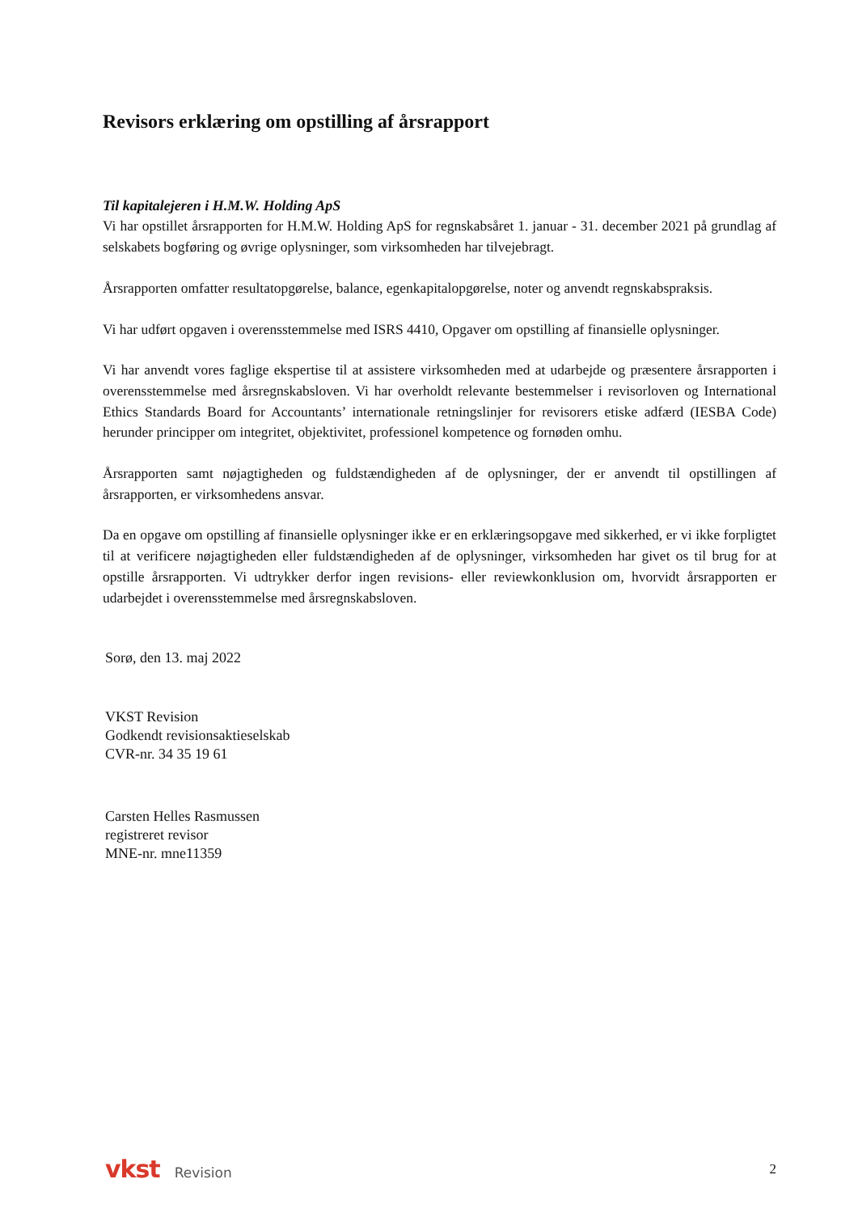Revisors erklæring om opstilling af årsrapport
Til kapitalejeren i H.M.W. Holding ApS
Vi har opstillet årsrapporten for H.M.W. Holding ApS for regnskabsåret 1. januar - 31. december 2021 på grundlag af selskabets bogføring og øvrige oplysninger, som virksomheden har tilvejebragt.
Årsrapporten omfatter resultatopgørelse, balance, egenkapitalopgørelse, noter og anvendt regnskabspraksis.
Vi har udført opgaven i overensstemmelse med ISRS 4410, Opgaver om opstilling af finansielle oplysninger.
Vi har anvendt vores faglige ekspertise til at assistere virksomheden med at udarbejde og præsentere årsrapporten i overensstemmelse med årsregnskabsloven. Vi har overholdt relevante bestemmelser i revisorloven og International Ethics Standards Board for Accountants’ internationale retningslinjer for revisorers etiske adfærd (IESBA Code) herunder principper om integritet, objektivitet, professionel kompetence og fornøden omhu.
Årsrapporten samt nøjagtigheden og fuldstændigheden af de oplysninger, der er anvendt til opstillingen af årsrapporten, er virksomhedens ansvar.
Da en opgave om opstilling af finansielle oplysninger ikke er en erklæringsopgave med sikkerhed, er vi ikke forpligtet til at verificere nøjagtigheden eller fuldstændigheden af de oplysninger, virksomheden har givet os til brug for at opstille årsrapporten. Vi udtrykker derfor ingen revisions- eller reviewkonklusion om, hvorvidt årsrapporten er udarbejdet i overensstemmelse med årsregnskabsloven.
Sorø, den 13. maj 2022
VKST Revision
Godkendt revisionsaktieselskab
CVR-nr. 34 35 19 61
Carsten Helles Rasmussen
registreret revisor
MNE-nr. mne11359
vkst Revision 2